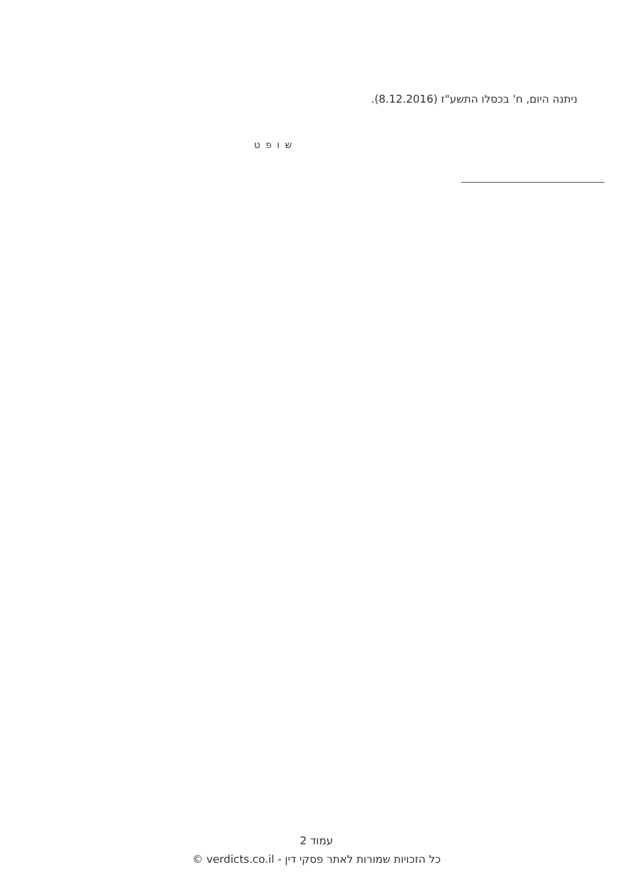ניתנה היום, ח' בכסלו התשע"ז (8.12.2016).
ש ו פ ט
עמוד 2
כל הזכויות שמורות לאתר פסקי דין - verdicts.co.il ©